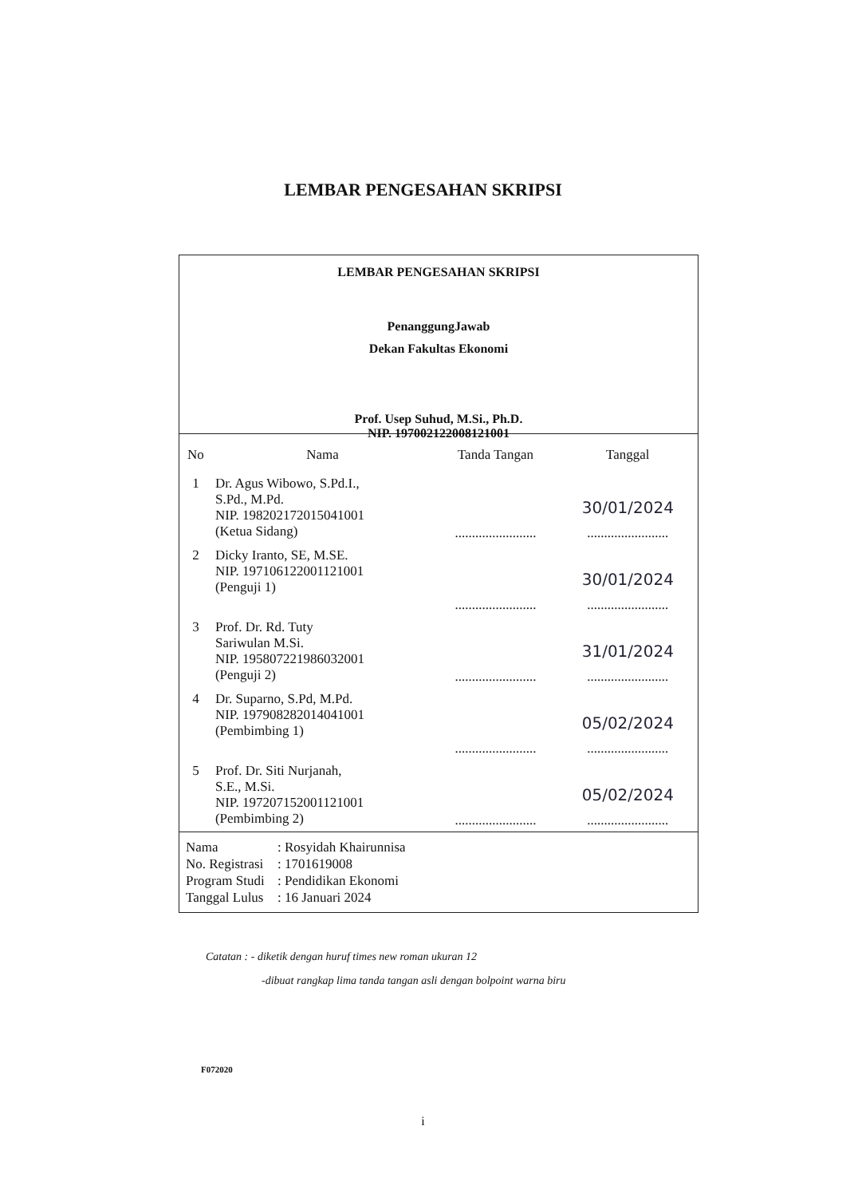LEMBAR PENGESAHAN SKRIPSI
LEMBAR PENGESAHAN SKRIPSI
PenanggungJawab
Dekan Fakultas Ekonomi
Prof. Usep Suhud, M.Si., Ph.D.
NIP. 197002122008121001
| No | Nama | Tanda Tangan | Tanggal |
| --- | --- | --- | --- |
| 1 | Dr. Agus Wibowo, S.Pd.I., S.Pd., M.Pd. NIP. 198202172015041001 (Ketua Sidang) | ........................ | 30/01/2024 ........................ |
| 2 | Dicky Iranto, SE, M.SE. NIP. 197106122001121001 (Penguji 1) | ........................ | 30/01/2024 ........................ |
| 3 | Prof. Dr. Rd. Tuty Sariwulan M.Si. NIP. 195807221986032001 (Penguji 2) | ........................ | 31/01/2024 ........................ |
| 4 | Dr. Suparno, S.Pd, M.Pd. NIP. 197908282014041001 (Pembimbing 1) | ........................ | 05/02/2024 ........................ |
| 5 | Prof. Dr. Siti Nurjanah, S.E., M.Si. NIP. 197207152001121001 (Pembimbing 2) | ........................ | 05/02/2024 ........................ |
Nama: Rosyidah Khairunnisa
No. Registrasi: 1701619008
Program Studi: Pendidikan Ekonomi
Tanggal Lulus: 16 Januari 2024
Catatan : - diketik dengan huruf times new roman ukuran 12
-dibuat rangkap lima tanda tangan asli dengan bolpoint warna biru
F072020
i